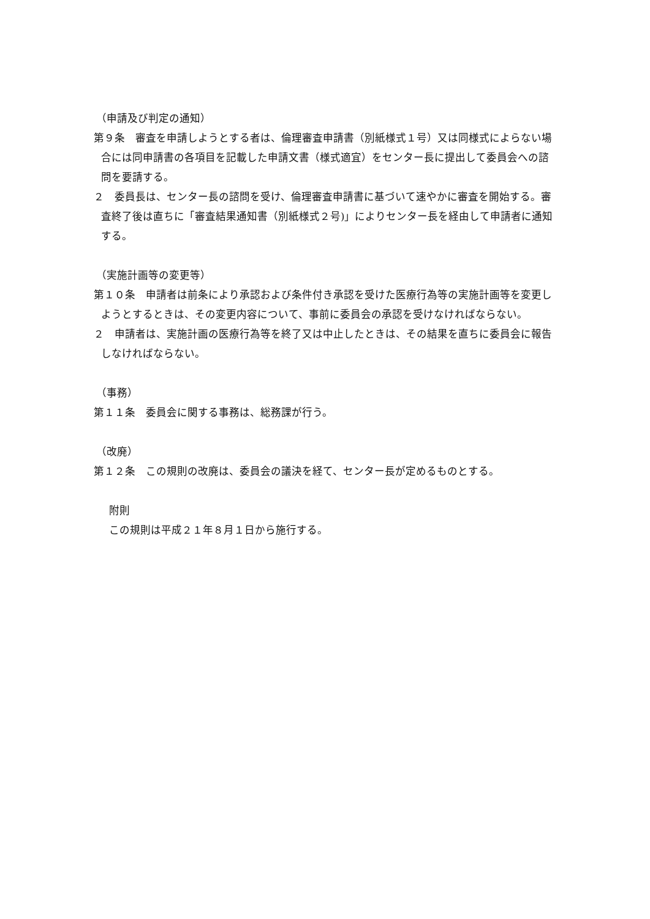（申請及び判定の通知）
第９条　審査を申請しようとする者は、倫理審査申請書（別紙様式１号）又は同様式によらない場合には同申請書の各項目を記載した申請文書（様式適宜）をセンター長に提出して委員会への諮問を要請する。
２　委員長は、センター長の諮問を受け、倫理審査申請書に基づいて速やかに審査を開始する。審査終了後は直ちに「審査結果通知書（別紙様式２号)」によりセンター長を経由して申請者に通知する。
（実施計画等の変更等）
第１０条　申請者は前条により承認および条件付き承認を受けた医療行為等の実施計画等を変更しようとするときは、その変更内容について、事前に委員会の承認を受けなければならない。
２　申請者は、実施計画の医療行為等を終了又は中止したときは、その結果を直ちに委員会に報告しなければならない。
（事務）
第１１条　委員会に関する事務は、総務課が行う。
（改廃）
第１２条　この規則の改廃は、委員会の議決を経て、センター長が定めるものとする。
附則
この規則は平成２１年８月１日から施行する。